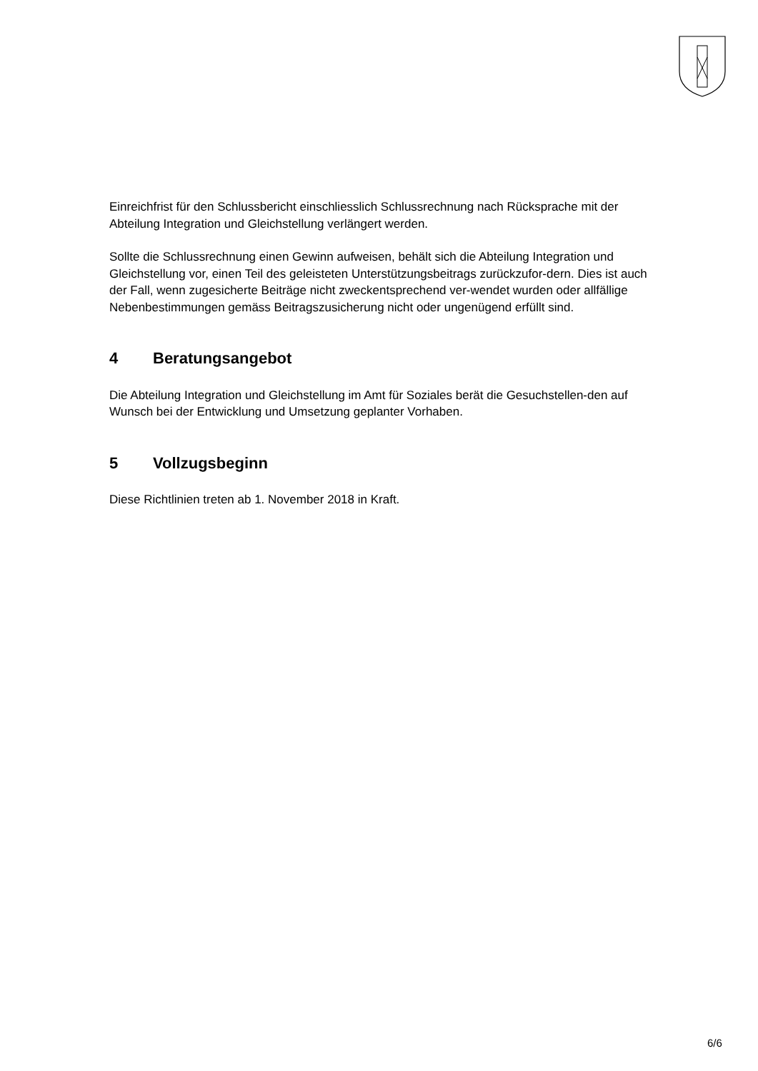Einreichfrist für den Schlussbericht einschliesslich Schlussrechnung nach Rücksprache mit der Abteilung Integration und Gleichstellung verlängert werden.
Sollte die Schlussrechnung einen Gewinn aufweisen, behält sich die Abteilung Integration und Gleichstellung vor, einen Teil des geleisteten Unterstützungsbeitrags zurückzufor-dern. Dies ist auch der Fall, wenn zugesicherte Beiträge nicht zweckentsprechend ver-wendet wurden oder allfällige Nebenbestimmungen gemäss Beitragszusicherung nicht oder ungenügend erfüllt sind.
4 Beratungsangebot
Die Abteilung Integration und Gleichstellung im Amt für Soziales berät die Gesuchstellen-den auf Wunsch bei der Entwicklung und Umsetzung geplanter Vorhaben.
5 Vollzugsbeginn
Diese Richtlinien treten ab 1. November 2018 in Kraft.
6/6